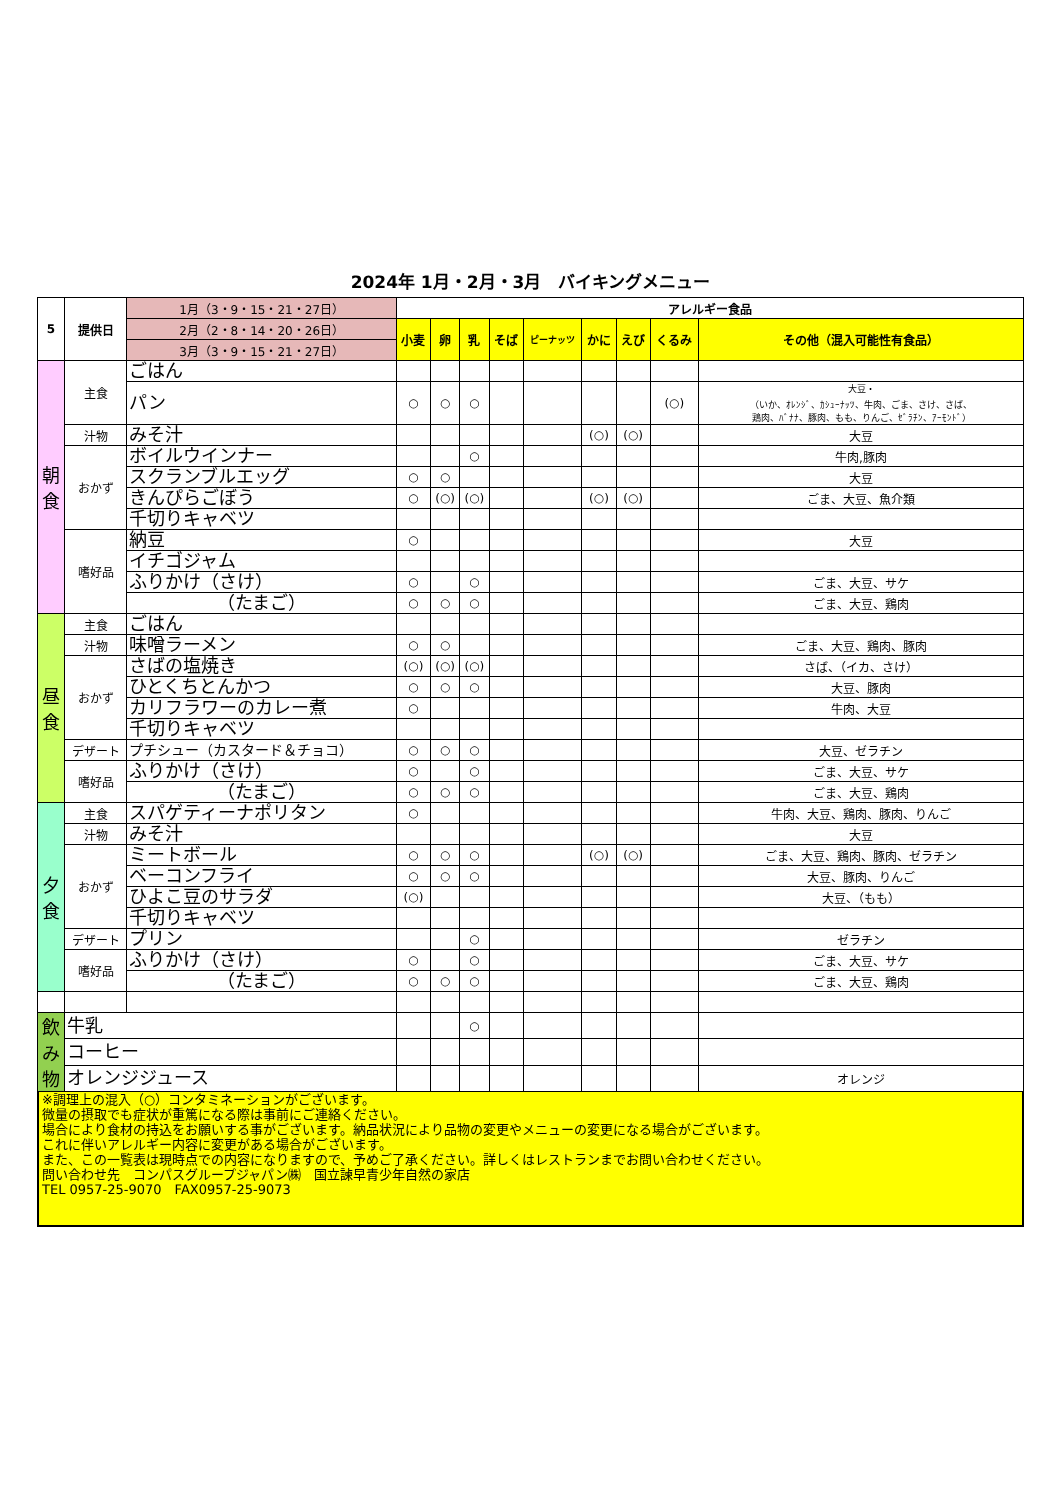2024年 1月・2月・3月　バイキングメニュー
| 5 | 提供日 | 1月（3・9・15・21・27日） | アレルギー食品 | | | | | | | | |
| | | 2月（2・8・14・20・26日） | 小麦 | 卵 | 乳 | そば | ピーナッツ | かに | えび | くるみ | その他（混入可能性有食品） |
| | | 3月（3・9・15・21・27日） | | | | | | | | | |
| 朝 食 | 主食 | ごはん | | | | | | | | | |
| | | パン | ○ | ○ | ○ | | | | | (○) | 大豆・ （いか、ｵﾚﾝｼﾞ、ｶｼｭｰﾅｯﾂ、牛肉、ごま、さけ、さば、 鶏肉、ﾊﾞﾅﾅ、豚肉、もも、りんご、ｾﾞﾗﾁﾝ、ｱｰﾓﾝﾄﾞ） |
| | 汁物 | みそ汁 | | | | | | (○) | (○) | | 大豆 |
| | おかず | ボイルウインナー | | | ○ | | | | | | 牛肉,豚肉 |
| | | スクランブルエッグ | ○ | ○ | | | | | | | 大豆 |
| | | きんぴらごぼう | ○ | (○) | (○) | | | (○) | (○) | | ごま、大豆、魚介類 |
| | | 千切りキャベツ | | | | | | | | | |
| | 嗜好品 | 納豆 | ○ | | | | | | | | 大豆 |
| | | イチゴジャム | | | | | | | | | |
| | | ふりかけ（さけ） | ○ | | ○ | | | | | | ごま、大豆、サケ |
| | | （たまご） | ○ | ○ | ○ | | | | | | ごま、大豆、鶏肉 |
| 昼 食 | 主食 | ごはん | | | | | | | | | |
| | 汁物 | 味噌ラーメン | ○ | ○ | | | | | | | ごま、大豆、鶏肉、豚肉 |
| | おかず | さばの塩焼き | (○) | (○) | (○) | | | | | | さば、（イカ、さけ） |
| | | ひとくちとんかつ | ○ | ○ | ○ | | | | | | 大豆、豚肉 |
| | | カリフラワーのカレー煮 | ○ | | | | | | | | 牛肉、大豆 |
| | | 千切りキャベツ | | | | | | | | | |
| | デザート | プチシュー（カスタード＆チョコ） | ○ | ○ | ○ | | | | | | 大豆、ゼラチン |
| | 嗜好品 | ふりかけ（さけ） | ○ | | ○ | | | | | | ごま、大豆、サケ |
| | | （たまご） | ○ | ○ | ○ | | | | | | ごま、大豆、鶏肉 |
| 夕 食 | 主食 | スパゲティーナポリタン | ○ | | | | | | | | 牛肉、大豆、鶏肉、豚肉、りんご |
| | 汁物 | みそ汁 | | | | | | | | | 大豆 |
| | おかず | ミートボール | ○ | ○ | ○ | | | (○) | (○) | | ごま、大豆、鶏肉、豚肉、ゼラチン |
| | | ベーコンフライ | ○ | ○ | ○ | | | | | | 大豆、豚肉、りんご |
| | | ひよこ豆のサラダ | (○) | | | | | | | | 大豆、（もも） |
| | | 千切りキャベツ | | | | | | | | | |
| | デザート | プリン | | | ○ | | | | | | ゼラチン |
| | 嗜好品 | ふりかけ（さけ） | ○ | | ○ | | | | | | ごま、大豆、サケ |
| | | （たまご） | ○ | ○ | ○ | | | | | | ごま、大豆、鶏肉 |
| 飲 み 物 | 牛乳 | | | | ○ | | | | | | |
| | コーヒー | | | | | | | | | | |
| | オレンジジュース | | | | | | | | | | オレンジ |
※調理上の混入（○）コンタミネーションがございます。
微量の摂取でも症状が重篤になる際は事前にご連絡ください。
場合により食材の持込をお願いする事がございます。納品状況により品物の変更やメニューの変更になる場合がございます。
これに伴いアレルギー内容に変更がある場合がございます。
また、この一覧表は現時点での内容になりますので、予めご了承ください。詳しくはレストランまでお問い合わせください。
問い合わせ先　コンパスグループジャパン㈱　国立諫早青少年自然の家店
TEL 0957-25-9070　FAX0957-25-9073